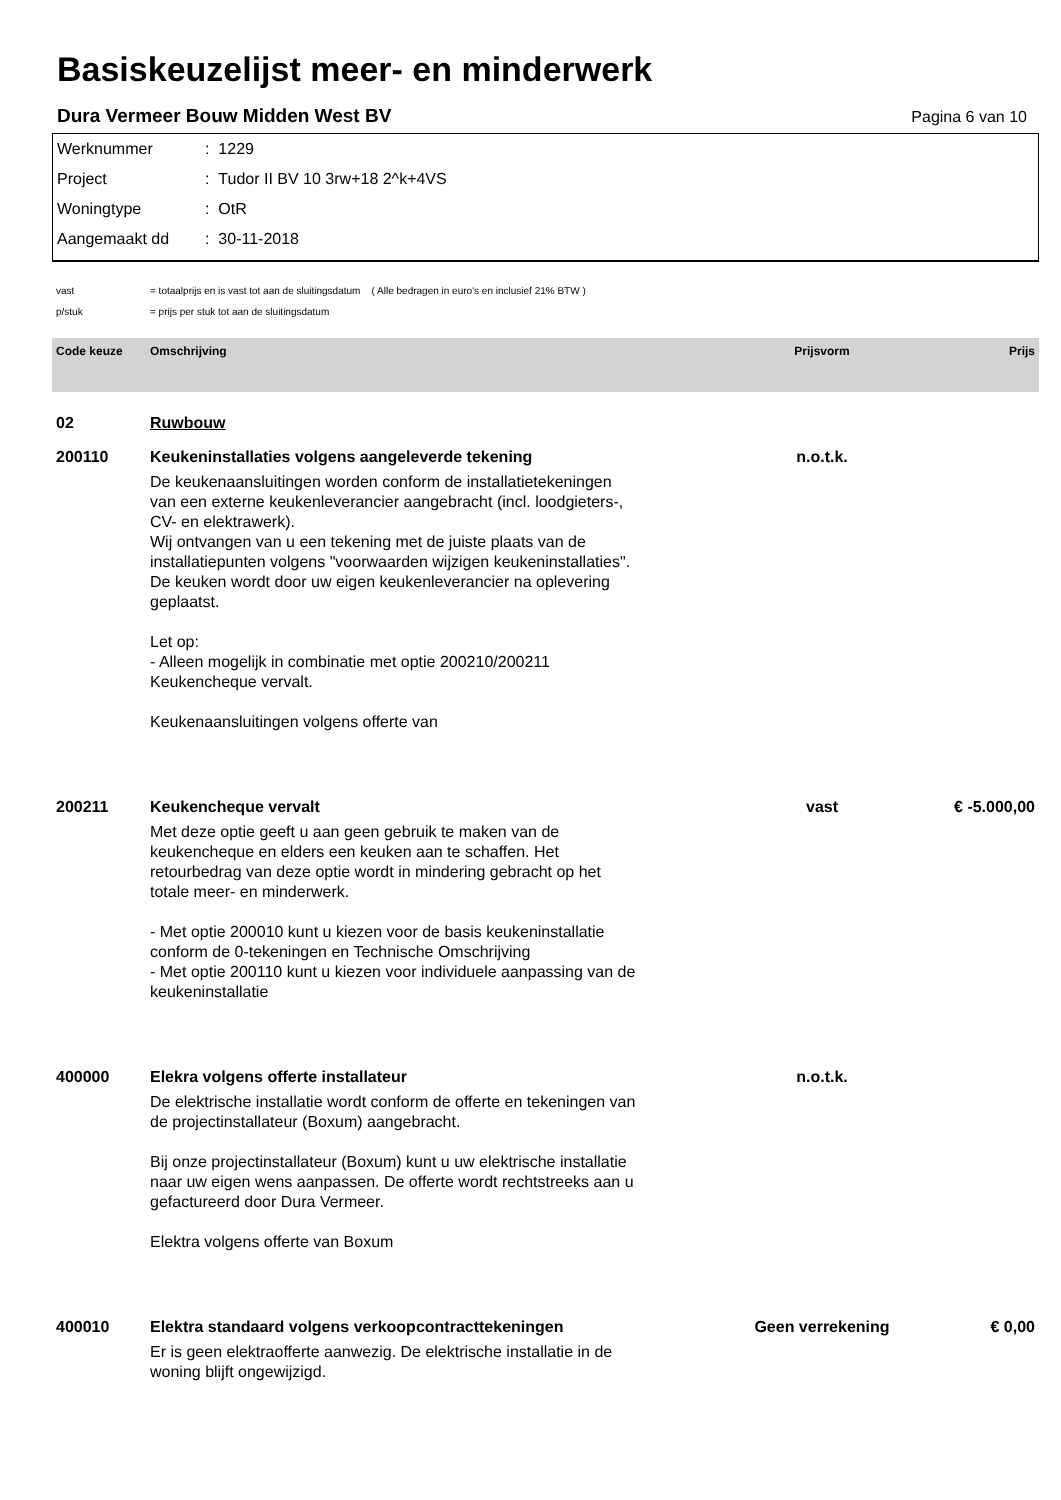Basiskeuzelijst meer- en minderwerk
Dura Vermeer Bouw Midden West BV Pagina 6 van 10
Werknummer: 1229
Project: Tudor II BV 10 3rw+18 2^k+4VS
Woningtype: OtR
Aangemaakt dd: 30-11-2018
vast = totaalprijs en is vast tot aan de sluitingsdatum ( Alle bedragen in euro's en inclusief 21% BTW )
p/stuk = prijs per stuk tot aan de sluitingsdatum
| Code keuze | Omschrijving | Prijsvorm | Prijs |
| --- | --- | --- | --- |
| 02 | Ruwbouw | | |
| 200110 | Keukeninstallaties volgens aangeleverde tekening De keukenaansluitingen worden conform de installatietekeningen van een externe keukenleverancier aangebracht (incl. loodgieters-, CV- en elektrawerk). Wij ontvangen van u een tekening met de juiste plaats van de installatiepunten volgens "voorwaarden wijzigen keukeninstallaties". De keuken wordt door uw eigen keukenleverancier na oplevering geplaatst. Let op: - Alleen mogelijk in combinatie met optie 200210/200211 Keukencheque vervalt. Keukenaansluitingen volgens offerte van | n.o.t.k. | |
| 200211 | Keukencheque vervalt Met deze optie geeft u aan geen gebruik te maken van de keukencheque en elders een keuken aan te schaffen. Het retourbedrag van deze optie wordt in mindering gebracht op het totale meer- en minderwerk. - Met optie 200010 kunt u kiezen voor de basis keukeninstallatie conform de 0-tekeningen en Technische Omschrijving - Met optie 200110 kunt u kiezen voor individuele aanpassing van de keukeninstallatie | vast | € -5.000,00 |
| 400000 | Elekra volgens offerte installateur De elektrische installatie wordt conform de offerte en tekeningen van de projectinstallateur (Boxum) aangebracht. Bij onze projectinstallateur (Boxum) kunt u uw elektrische installatie naar uw eigen wens aanpassen. De offerte wordt rechtstreeks aan u gefactureerd door Dura Vermeer. Elektra volgens offerte van Boxum | n.o.t.k. | |
| 400010 | Elektra standaard volgens verkoopcontracttekeningen Er is geen elektraofferte aanwezig. De elektrische installatie in de woning blijft ongewijzigd. | Geen verrekening | € 0,00 |